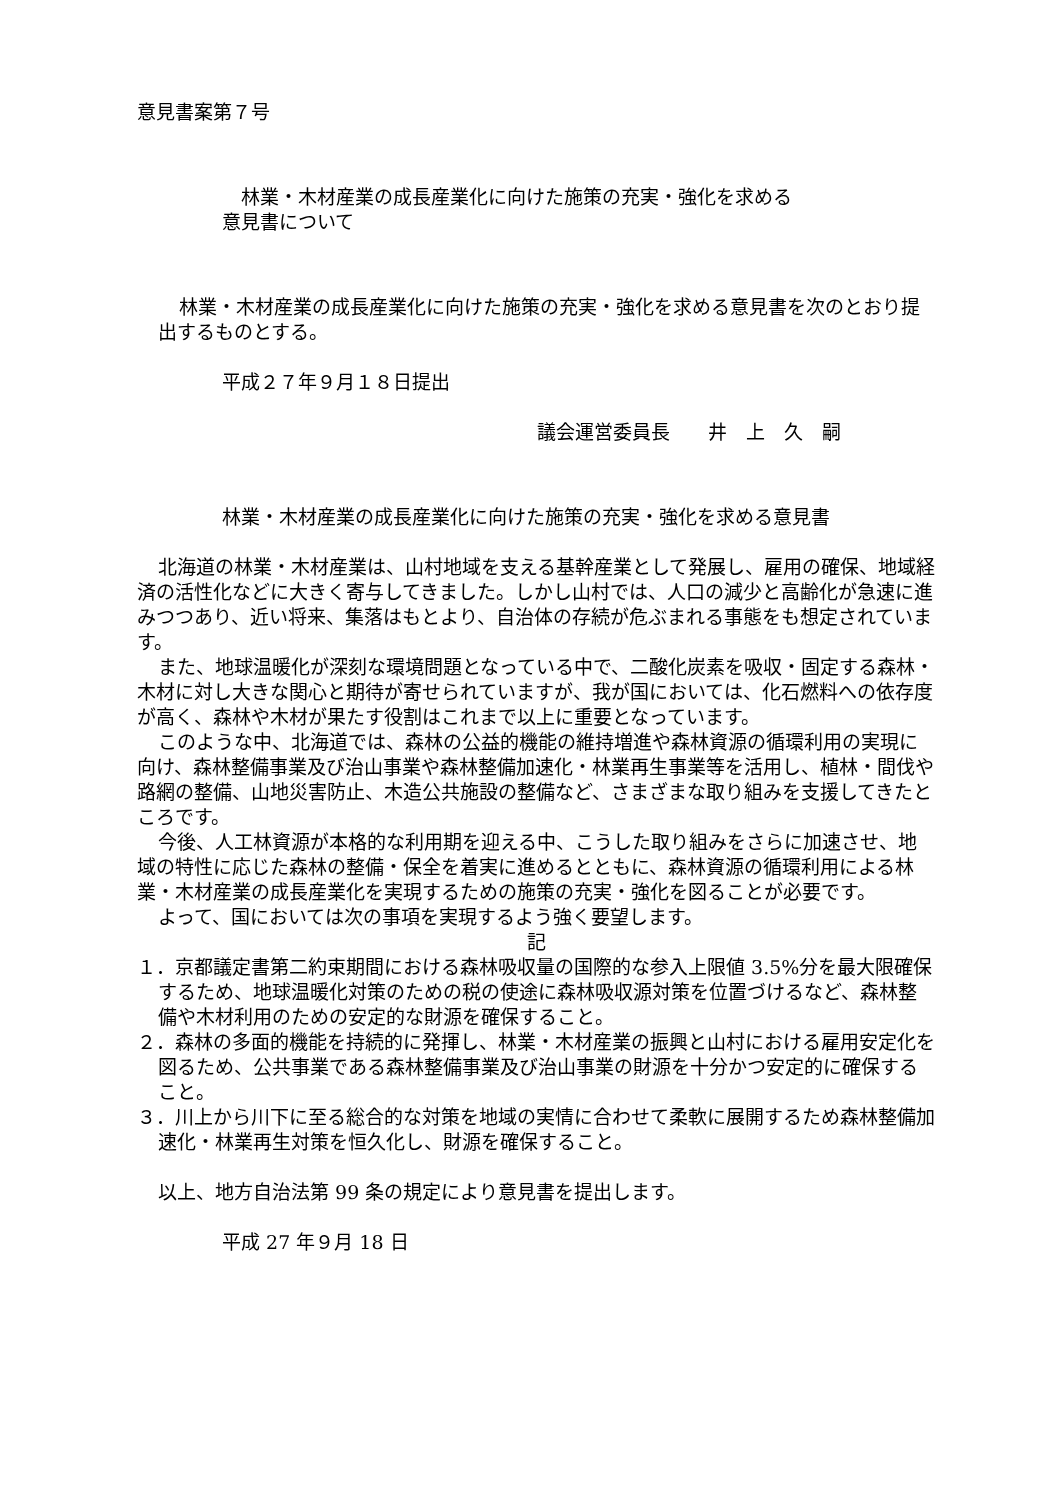意見書案第７号
　林業・木材産業の成長産業化に向けた施策の充実・強化を求める
意見書について
林業・木材産業の成長産業化に向けた施策の充実・強化を求める意見書を次のとおり提出するものとする。
平成２７年９月１８日提出
議会運営委員長　　井　上　久　嗣
林業・木材産業の成長産業化に向けた施策の充実・強化を求める意見書
北海道の林業・木材産業は、山村地域を支える基幹産業として発展し、雇用の確保、地域経済の活性化などに大きく寄与してきました。しかし山村では、人口の減少と高齢化が急速に進みつつあり、近い将来、集落はもとより、自治体の存続が危ぶまれる事態をも想定されています。
また、地球温暖化が深刻な環境問題となっている中で、二酸化炭素を吸収・固定する森林・木材に対し大きな関心と期待が寄せられていますが、我が国においては、化石燃料への依存度が高く、森林や木材が果たす役割はこれまで以上に重要となっています。
このような中、北海道では、森林の公益的機能の維持増進や森林資源の循環利用の実現に向け、森林整備事業及び治山事業や森林整備加速化・林業再生事業等を活用し、植林・間伐や路網の整備、山地災害防止、木造公共施設の整備など、さまざまな取り組みを支援してきたところです。
今後、人工林資源が本格的な利用期を迎える中、こうした取り組みをさらに加速させ、地域の特性に応じた森林の整備・保全を着実に進めるとともに、森林資源の循環利用による林業・木材産業の成長産業化を実現するための施策の充実・強化を図ることが必要です。
よって、国においては次の事項を実現するよう強く要望します。
記
１．京都議定書第二約束期間における森林吸収量の国際的な参入上限値 3.5%分を最大限確保するため、地球温暖化対策のための税の使途に森林吸収源対策を位置づけるなど、森林整備や木材利用のための安定的な財源を確保すること。
２．森林の多面的機能を持続的に発揮し、林業・木材産業の振興と山村における雇用安定化を図るため、公共事業である森林整備事業及び治山事業の財源を十分かつ安定的に確保すること。
３．川上から川下に至る総合的な対策を地域の実情に合わせて柔軟に展開するため森林整備加速化・林業再生対策を恒久化し、財源を確保すること。
以上、地方自治法第 99 条の規定により意見書を提出します。
平成 27 年９月 18 日